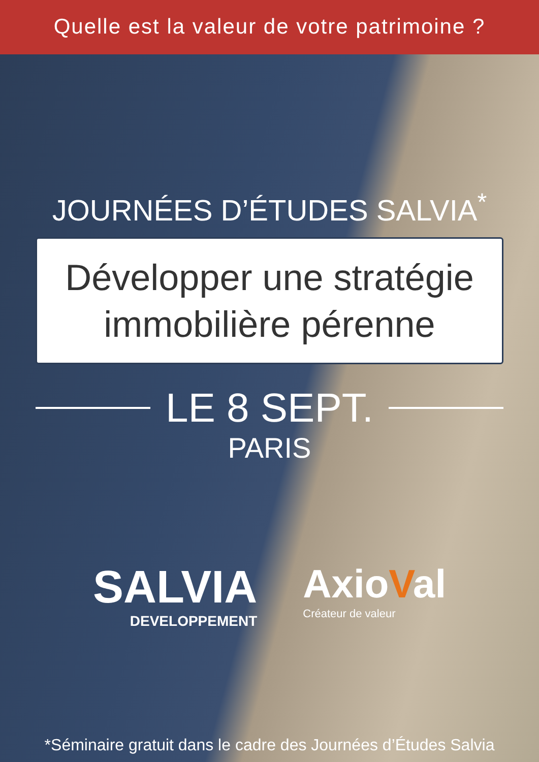Quelle est la valeur de votre patrimoine ?
JOURNÉES D’ÉTUDES SALVIA<sup>*</sup>
Développer une stratégie immobilière pérenne
LE 8 SEPT.
PARIS
SALVIA
DEVELOPPEMENT
AxioVal
Créateur de valeur
*Séminaire gratuit dans le cadre des Journées d’Études Salvia